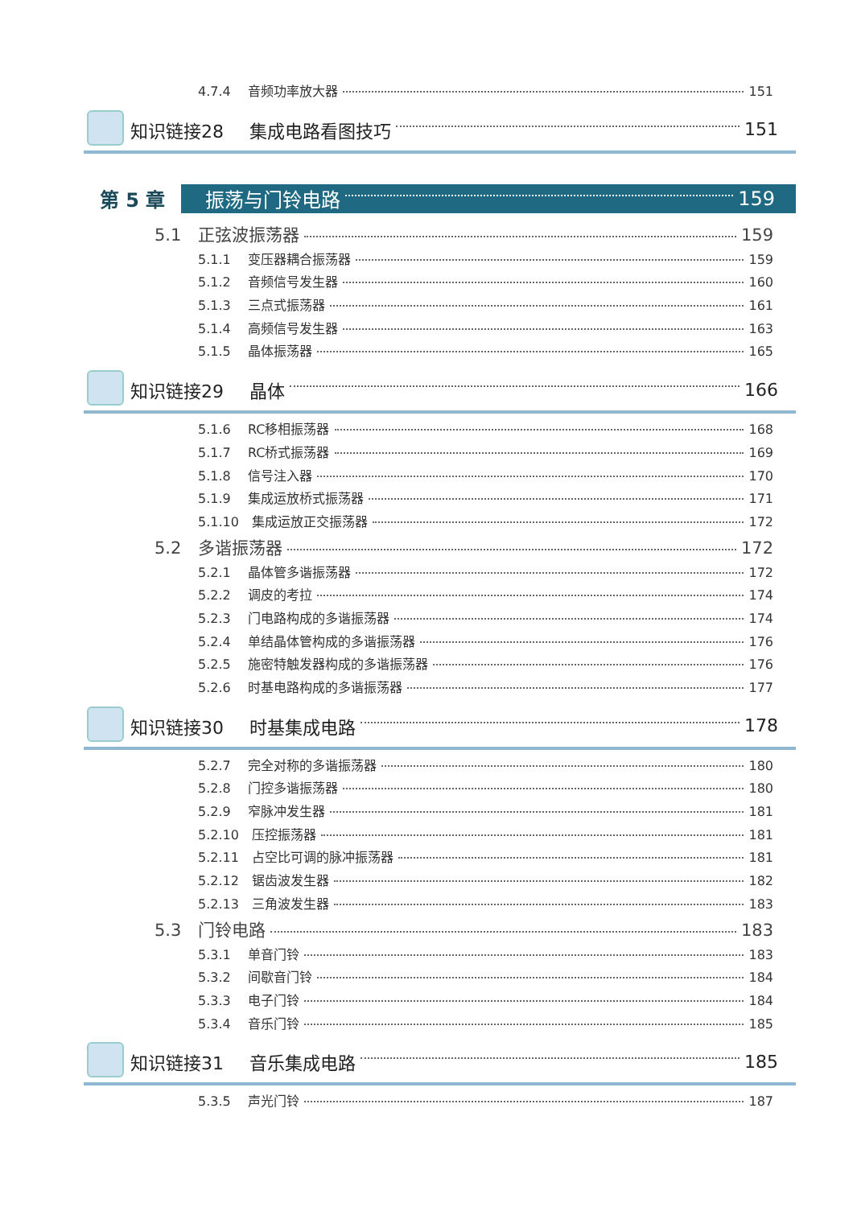4.7.4 音频功率放大器 151
知识链接28 集成电路看图技巧 151
第 5 章 振荡与门铃电路 159
5.1 正弦波振荡器 159
5.1.1 变压器耦合振荡器 159
5.1.2 音频信号发生器 160
5.1.3 三点式振荡器 161
5.1.4 高频信号发生器 163
5.1.5 晶体振荡器 165
知识链接29 晶体 166
5.1.6 RC移相振荡器 168
5.1.7 RC桥式振荡器 169
5.1.8 信号注入器 170
5.1.9 集成运放桥式振荡器 171
5.1.10 集成运放正交振荡器 172
5.2 多谐振荡器 172
5.2.1 晶体管多谐振荡器 172
5.2.2 调皮的考拉 174
5.2.3 门电路构成的多谐振荡器 174
5.2.4 单结晶体管构成的多谐振荡器 176
5.2.5 施密特触发器构成的多谐振荡器 176
5.2.6 时基电路构成的多谐振荡器 177
知识链接30 时基集成电路 178
5.2.7 完全对称的多谐振荡器 180
5.2.8 门控多谐振荡器 180
5.2.9 窄脉冲发生器 181
5.2.10 压控振荡器 181
5.2.11 占空比可调的脉冲振荡器 181
5.2.12 锯齿波发生器 182
5.2.13 三角波发生器 183
5.3 门铃电路 183
5.3.1 单音门铃 183
5.3.2 间歇音门铃 184
5.3.3 电子门铃 184
5.3.4 音乐门铃 185
知识链接31 音乐集成电路 185
5.3.5 声光门铃 187